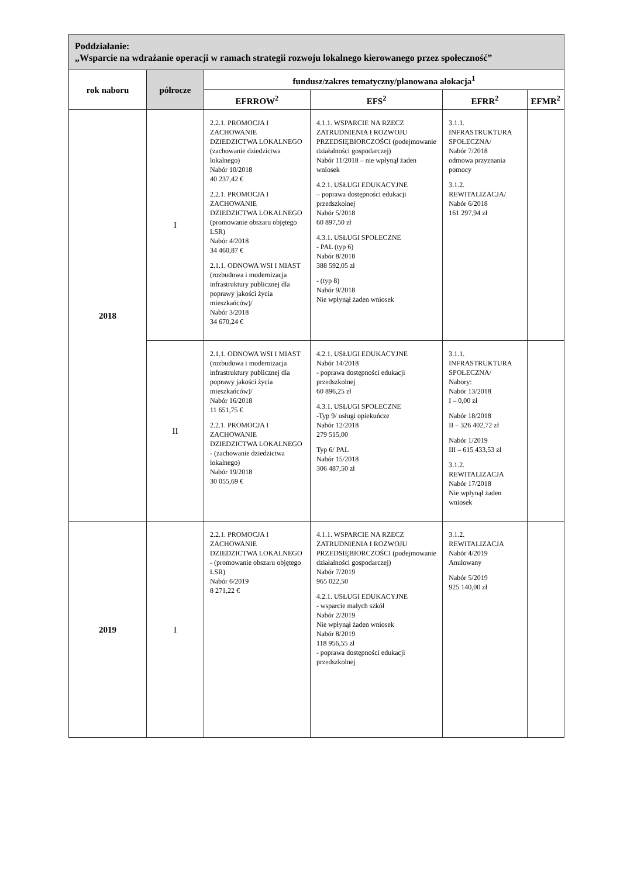| Poddziałanie: „Wsparcie na wdrażanie operacji w ramach strategii rozwoju lokalnego kierowanego przez społeczność” | | | | | |
| rok naboru | półrocze | fundusz/zakres tematyczny/planowana alokacja<sup>1</sup> | | | |
| | | EFRROW<sup>2</sup> | EFS<sup>2</sup> | EFRR<sup>2</sup> | EFMR<sup>2</sup> |
| 2018 | I | 2.2.1. PROMOCJA I ZACHOWANIE DZIEDZICTWA LOKALNEGO (zachowanie dziedzictwa lokalnego) Nabór 10/2018 40 237,42 € 2.2.1. PROMOCJA I ZACHOWANIE DZIEDZICTWA LOKALNEGO (promowanie obszaru objętego LSR) Nabór 4/2018 34 460,87 € 2.1.1. ODNOWA WSI I MIAST (rozbudowa i modernizacja infrastruktury publicznej dla poprawy jakości życia mieszkańców)/ Nabór 3/2018 34 670,24 € | 4.1.1. WSPARCIE NA RZECZ ZATRUDNIENIA I ROZWOJU PRZEDSIĘBIORCZOŚCI (podejmowanie działalności gospodarczej) Nabór 11/2018 – nie wpłynął żaden wniosek 4.2.1. USŁUGI EDUKACYJNE – poprawa dostępności edukacji przedszkolnej Nabór 5/2018 60 897,50 zł 4.3.1. USŁUGI SPOŁECZNE - PAL (typ 6) Nabór 8/2018 388 592,05 zł - (typ 8) Nabór 9/2018 Nie wpłynął żaden wniosek | 3.1.1. INFRASTRUKTURA SPOŁECZNA/ Nabór 7/2018 odmowa przyznania pomocy 3.1.2. REWITALIZACJA/ Nabór 6/2018 161 297,94 zł | |
| | II | 2.1.1. ODNOWA WSI I MIAST (rozbudowa i modernizacja infrastruktury publicznej dla poprawy jakości życia mieszkańców)/ Nabór 16/2018 11 651,75 € 2.2.1. PROMOCJA I ZACHOWANIE DZIEDZICTWA LOKALNEGO - (zachowanie dziedzictwa lokalnego) Nabór 19/2018 30 055,69 € | 4.2.1. USŁUGI EDUKACYJNE Nabór 14/2018 - poprawa dostępności edukacji przedszkolnej 60 896,25 zł 4.3.1. USŁUGI SPOŁECZNE -Typ 9/ usługi opiekuńcze Nabór 12/2018 279 515,00 Typ 6/ PAL Nabór 15/2018 306 487,50 zł | 3.1.1. INFRASTRUKTURA SPOŁECZNA/ Nabory: Nabór 13/2018 I – 0,00 zł Nabór 18/2018 II – 326 402,72 zł Nabór 1/2019 III – 615 433,53 zł 3.1.2. REWITALIZACJA Nabór 17/2018 Nie wpłynął żaden wniosek | |
| 2019 | I | 2.2.1. PROMOCJA I ZACHOWANIE DZIEDZICTWA LOKALNEGO - (promowanie obszaru objętego LSR) Nabór 6/2019 8 271,22 € | 4.1.1. WSPARCIE NA RZECZ ZATRUDNIENIA I ROZWOJU PRZEDSIĘBIORCZOŚCI (podejmowanie działalności gospodarczej) Nabór 7/2019 965 022,50 4.2.1. USŁUGI EDUKACYJNE - wsparcie małych szkół Nabór 2/2019 Nie wpłynął żaden wniosek Nabór 8/2019 118 956,55 zł - poprawa dostępności edukacji przedszkolnej | 3.1.2. REWITALIZACJA Nabór 4/2019 Anulowany Nabór 5/2019 925 140,00 zł | |